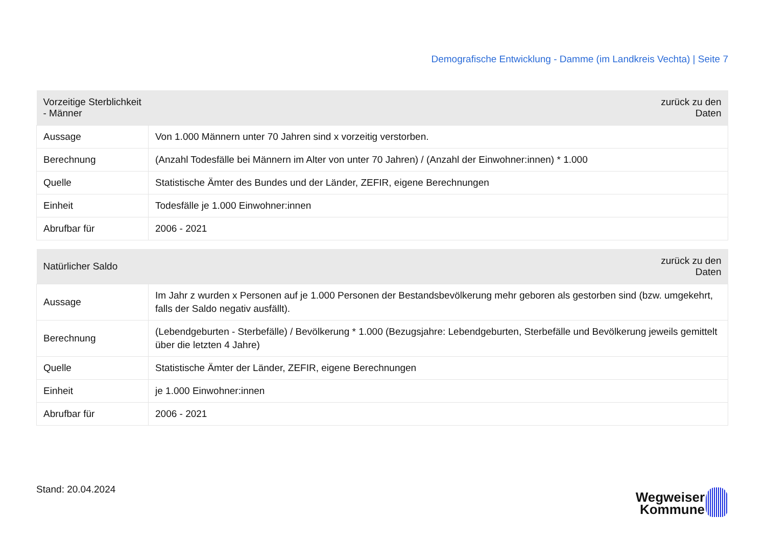Demografische Entwicklung - Damme (im Landkreis Vechta) | Seite 7
| Vorzeitige Sterblichkeit - Männer | zurück zu den Daten |
| --- | --- |
| Aussage | Von 1.000 Männern unter 70 Jahren sind x vorzeitig verstorben. |
| Berechnung | (Anzahl Todesfälle bei Männern im Alter von unter 70 Jahren) / (Anzahl der Einwohner:innen) * 1.000 |
| Quelle | Statistische Ämter des Bundes und der Länder, ZEFIR, eigene Berechnungen |
| Einheit | Todesfälle je 1.000 Einwohner:innen |
| Abrufbar für | 2006 - 2021 |
| Natürlicher Saldo | zurück zu den Daten |
| --- | --- |
| Aussage | Im Jahr z wurden x Personen auf je 1.000 Personen der Bestandsbevölkerung mehr geboren als gestorben sind (bzw. umgekehrt, falls der Saldo negativ ausfällt). |
| Berechnung | (Lebendgeburten - Sterbefälle) / Bevölkerung * 1.000 (Bezugsjahre: Lebendgeburten, Sterbefälle und Bevölkerung jeweils gemittelt über die letzten 4 Jahre) |
| Quelle | Statistische Ämter der Länder, ZEFIR, eigene Berechnungen |
| Einheit | je 1.000 Einwohner:innen |
| Abrufbar für | 2006 - 2021 |
Stand: 20.04.2024
Wegweiser
Kommune